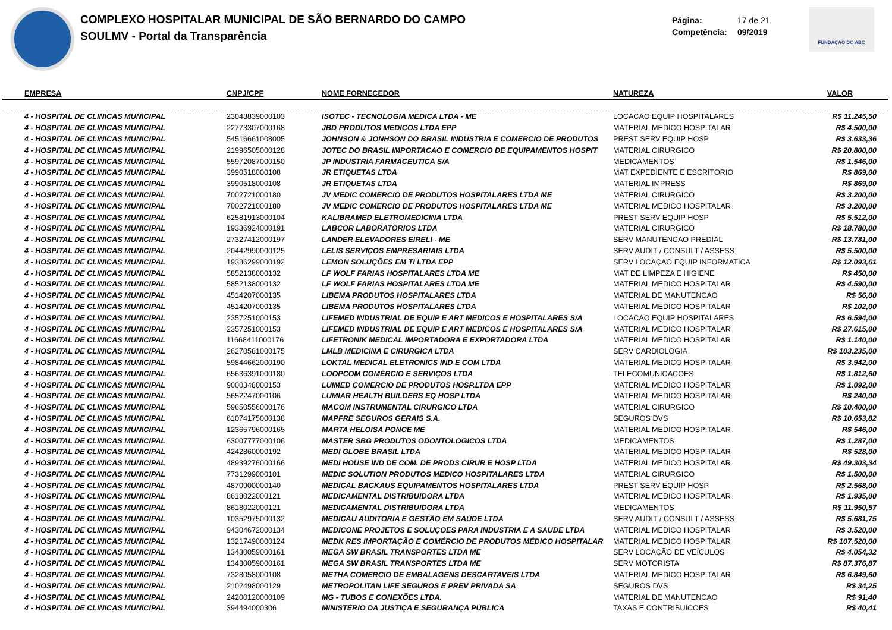COMPLEXO HOSPITALAR MUNICIPAL DE SÃO BERNARDO DO CAMPO
SOULMV - Portal da Transparência
Página: 17 de 21
Competência: 09/2019
FUNDAÇÃO DO ABC
| EMPRESA | CNPJ/CPF | NOME FORNECEDOR | NATUREZA | VALOR |
| --- | --- | --- | --- | --- |
| 4 - HOSPITAL DE CLINICAS MUNICIPAL | 23048839000103 | ISOTEC - TECNOLOGIA MEDICA LTDA - ME | LOCACAO EQUIP HOSPITALARES | R$ 11.245,50 |
| 4 - HOSPITAL DE CLINICAS MUNICIPAL | 22773307000168 | JBD PRODUTOS MEDICOS LTDA EPP | MATERIAL MEDICO HOSPITALAR | R$ 4.500,00 |
| 4 - HOSPITAL DE CLINICAS MUNICIPAL | 54516661008005 | JOHNSON & JONHSON DO BRASIL INDUSTRIA E COMERCIO DE PRODUTOS | PREST SERV EQUIP HOSP | R$ 3.633,36 |
| 4 - HOSPITAL DE CLINICAS MUNICIPAL | 21996505000128 | JOTEC DO BRASIL IMPORTACAO E COMERCIO DE EQUIPAMENTOS HOSPIT | MATERIAL CIRURGICO | R$ 20.800,00 |
| 4 - HOSPITAL DE CLINICAS MUNICIPAL | 55972087000150 | JP INDUSTRIA FARMACEUTICA S/A | MEDICAMENTOS | R$ 1.546,00 |
| 4 - HOSPITAL DE CLINICAS MUNICIPAL | 3990518000108 | JR ETIQUETAS LTDA | MAT EXPEDIENTE E ESCRITORIO | R$ 869,00 |
| 4 - HOSPITAL DE CLINICAS MUNICIPAL | 3990518000108 | JR ETIQUETAS LTDA | MATERIAL IMPRESS | R$ 869,00 |
| 4 - HOSPITAL DE CLINICAS MUNICIPAL | 7002721000180 | JV MEDIC COMERCIO DE PRODUTOS HOSPITALARES LTDA ME | MATERIAL CIRURGICO | R$ 3.200,00 |
| 4 - HOSPITAL DE CLINICAS MUNICIPAL | 7002721000180 | JV MEDIC COMERCIO DE PRODUTOS HOSPITALARES LTDA ME | MATERIAL MEDICO HOSPITALAR | R$ 3.200,00 |
| 4 - HOSPITAL DE CLINICAS MUNICIPAL | 62581913000104 | KALIBRAMED ELETROMEDICINA LTDA | PREST SERV EQUIP HOSP | R$ 5.512,00 |
| 4 - HOSPITAL DE CLINICAS MUNICIPAL | 19336924000191 | LABCOR LABORATORIOS LTDA | MATERIAL CIRURGICO | R$ 18.780,00 |
| 4 - HOSPITAL DE CLINICAS MUNICIPAL | 27327412000197 | LANDER ELEVADORES EIRELI - ME | SERV MANUTENCAO PREDIAL | R$ 13.781,00 |
| 4 - HOSPITAL DE CLINICAS MUNICIPAL | 20442990000125 | LELIS SERVIÇOS EMPRESARIAIS LTDA | SERV AUDIT / CONSULT / ASSESS | R$ 5.500,00 |
| 4 - HOSPITAL DE CLINICAS MUNICIPAL | 19386299000192 | LEMON SOLUÇÕES EM TI LTDA EPP | SERV LOCAÇAO EQUIP INFORMATICA | R$ 12.093,61 |
| 4 - HOSPITAL DE CLINICAS MUNICIPAL | 5852138000132 | LF WOLF FARIAS HOSPITALARES LTDA ME | MAT DE LIMPEZA E HIGIENE | R$ 450,00 |
| 4 - HOSPITAL DE CLINICAS MUNICIPAL | 5852138000132 | LF WOLF FARIAS HOSPITALARES LTDA ME | MATERIAL MEDICO HOSPITALAR | R$ 4.590,00 |
| 4 - HOSPITAL DE CLINICAS MUNICIPAL | 4514207000135 | LIBEMA PRODUTOS HOSPITALARES LTDA | MATERIAL DE MANUTENCAO | R$ 56,00 |
| 4 - HOSPITAL DE CLINICAS MUNICIPAL | 4514207000135 | LIBEMA PRODUTOS HOSPITALARES LTDA | MATERIAL MEDICO HOSPITALAR | R$ 102,00 |
| 4 - HOSPITAL DE CLINICAS MUNICIPAL | 2357251000153 | LIFEMED INDUSTRIAL DE EQUIP E ART MEDICOS E HOSPITALARES S/A | LOCACAO EQUIP HOSPITALARES | R$ 6.594,00 |
| 4 - HOSPITAL DE CLINICAS MUNICIPAL | 2357251000153 | LIFEMED INDUSTRIAL DE EQUIP E ART MEDICOS E HOSPITALARES S/A | MATERIAL MEDICO HOSPITALAR | R$ 27.615,00 |
| 4 - HOSPITAL DE CLINICAS MUNICIPAL | 11668411000176 | LIFETRONIK MEDICAL IMPORTADORA E EXPORTADORA LTDA | MATERIAL MEDICO HOSPITALAR | R$ 1.140,00 |
| 4 - HOSPITAL DE CLINICAS MUNICIPAL | 26270581000175 | LMLB MEDICINA E CIRURGICA LTDA | SERV CARDIOLOGIA | R$ 103.235,00 |
| 4 - HOSPITAL DE CLINICAS MUNICIPAL | 59844662000190 | LOKTAL MEDICAL ELETRONICS IND E COM LTDA | MATERIAL MEDICO HOSPITALAR | R$ 3.942,00 |
| 4 - HOSPITAL DE CLINICAS MUNICIPAL | 65636391000180 | LOOPCOM COMÉRCIO E SERVIÇOS LTDA | TELECOMUNICACOES | R$ 1.812,60 |
| 4 - HOSPITAL DE CLINICAS MUNICIPAL | 9000348000153 | LUIMED COMERCIO DE PRODUTOS HOSP.LTDA EPP | MATERIAL MEDICO HOSPITALAR | R$ 1.092,00 |
| 4 - HOSPITAL DE CLINICAS MUNICIPAL | 5652247000106 | LUMIAR HEALTH BUILDERS EQ HOSP LTDA | MATERIAL MEDICO HOSPITALAR | R$ 240,00 |
| 4 - HOSPITAL DE CLINICAS MUNICIPAL | 59650556000176 | MACOM INSTRUMENTAL CIRURGICO LTDA | MATERIAL CIRURGICO | R$ 10.400,00 |
| 4 - HOSPITAL DE CLINICAS MUNICIPAL | 61074175000138 | MAPFRE SEGUROS GERAIS S.A. | SEGUROS DVS | R$ 10.653,82 |
| 4 - HOSPITAL DE CLINICAS MUNICIPAL | 12365796000165 | MARTA HELOISA PONCE ME | MATERIAL MEDICO HOSPITALAR | R$ 546,00 |
| 4 - HOSPITAL DE CLINICAS MUNICIPAL | 63007777000106 | MASTER SBG PRODUTOS ODONTOLOGICOS LTDA | MEDICAMENTOS | R$ 1.287,00 |
| 4 - HOSPITAL DE CLINICAS MUNICIPAL | 4242860000192 | MEDI GLOBE BRASIL LTDA | MATERIAL MEDICO HOSPITALAR | R$ 528,00 |
| 4 - HOSPITAL DE CLINICAS MUNICIPAL | 48939276000166 | MEDI HOUSE IND DE COM. DE PRODS CIRUR E HOSP LTDA | MATERIAL MEDICO HOSPITALAR | R$ 49.303,34 |
| 4 - HOSPITAL DE CLINICAS MUNICIPAL | 7731299000101 | MEDIC SOLUTION PRODUTOS MEDICO HOSPITALARES LTDA | MATERIAL CIRURGICO | R$ 1.500,00 |
| 4 - HOSPITAL DE CLINICAS MUNICIPAL | 4870900000140 | MEDICAL BACKAUS EQUIPAMENTOS HOSPITALARES LTDA | PREST SERV EQUIP HOSP | R$ 2.568,00 |
| 4 - HOSPITAL DE CLINICAS MUNICIPAL | 8618022000121 | MEDICAMENTAL DISTRIBUIDORA LTDA | MATERIAL MEDICO HOSPITALAR | R$ 1.935,00 |
| 4 - HOSPITAL DE CLINICAS MUNICIPAL | 8618022000121 | MEDICAMENTAL DISTRIBUIDORA LTDA | MEDICAMENTOS | R$ 11.950,57 |
| 4 - HOSPITAL DE CLINICAS MUNICIPAL | 10352975000132 | MEDICAU AUDITORIA E GESTÃO EM SAÚDE LTDA | SERV AUDIT / CONSULT / ASSESS | R$ 5.681,75 |
| 4 - HOSPITAL DE CLINICAS MUNICIPAL | 94304672000134 | MEDICONE PROJETOS E SOLUÇOES PARA INDUSTRIA E A SAUDE LTDA | MATERIAL MEDICO HOSPITALAR | R$ 3.520,00 |
| 4 - HOSPITAL DE CLINICAS MUNICIPAL | 13217490000124 | MEDK RES IMPORTAÇÃO E COMÉRCIO DE PRODUTOS MÉDICO HOSPITALAR | MATERIAL MEDICO HOSPITALAR | R$ 107.520,00 |
| 4 - HOSPITAL DE CLINICAS MUNICIPAL | 13430059000161 | MEGA SW BRASIL TRANSPORTES LTDA ME | SERV LOCAÇÃO DE VEÍCULOS | R$ 4.054,32 |
| 4 - HOSPITAL DE CLINICAS MUNICIPAL | 13430059000161 | MEGA SW BRASIL TRANSPORTES LTDA ME | SERV MOTORISTA | R$ 87.376,87 |
| 4 - HOSPITAL DE CLINICAS MUNICIPAL | 7328058000108 | METHA COMERCIO DE EMBALAGENS DESCARTAVEIS LTDA | MATERIAL MEDICO HOSPITALAR | R$ 6.849,60 |
| 4 - HOSPITAL DE CLINICAS MUNICIPAL | 2102498000129 | METROPOLITAN LIFE SEGUROS E PREV PRIVADA SA | SEGUROS DVS | R$ 34,25 |
| 4 - HOSPITAL DE CLINICAS MUNICIPAL | 24200120000109 | MG - TUBOS E CONEXÕES LTDA. | MATERIAL DE MANUTENCAO | R$ 91,40 |
| 4 - HOSPITAL DE CLINICAS MUNICIPAL | 394494000306 | MINISTÉRIO DA JUSTIÇA E SEGURANÇA PÚBLICA | TAXAS E CONTRIBUICOES | R$ 40,41 |